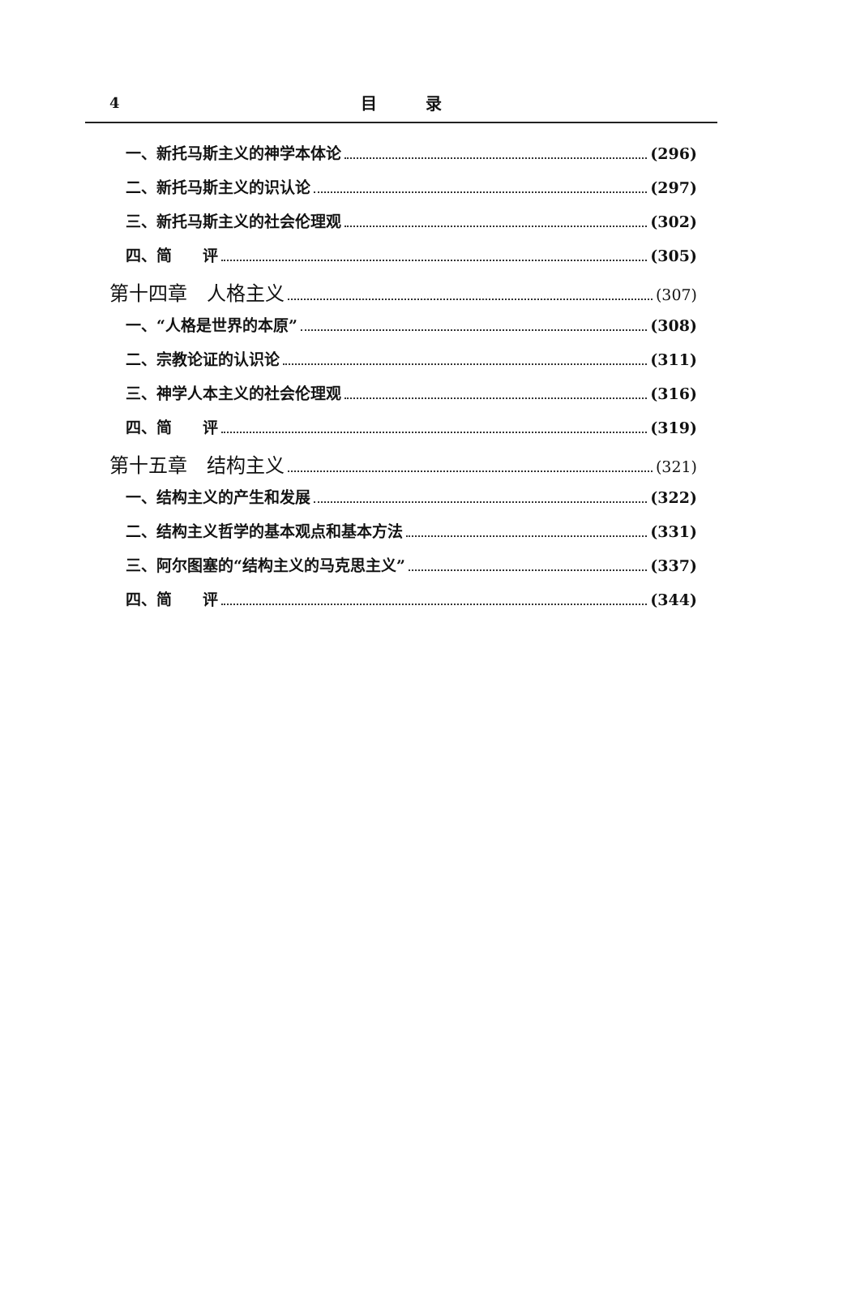4
目　　　录
一、新托马斯主义的神学本体论 (296)
二、新托马斯主义的识认论 (297)
三、新托马斯主义的社会伦理观 (302)
四、简　　评 (305)
第十四章　人格主义 (307)
一、“人格是世界的本原” (308)
二、宗教论证的认识论 (311)
三、神学人本主义的社会伦理观 (316)
四、简　　评 (319)
第十五章　结构主义 (321)
一、结构主义的产生和发展 (322)
二、结构主义哲学的基本观点和基本方法 (331)
三、阿尔图塞的“结构主义的马克思主义” (337)
四、简　　评 (344)